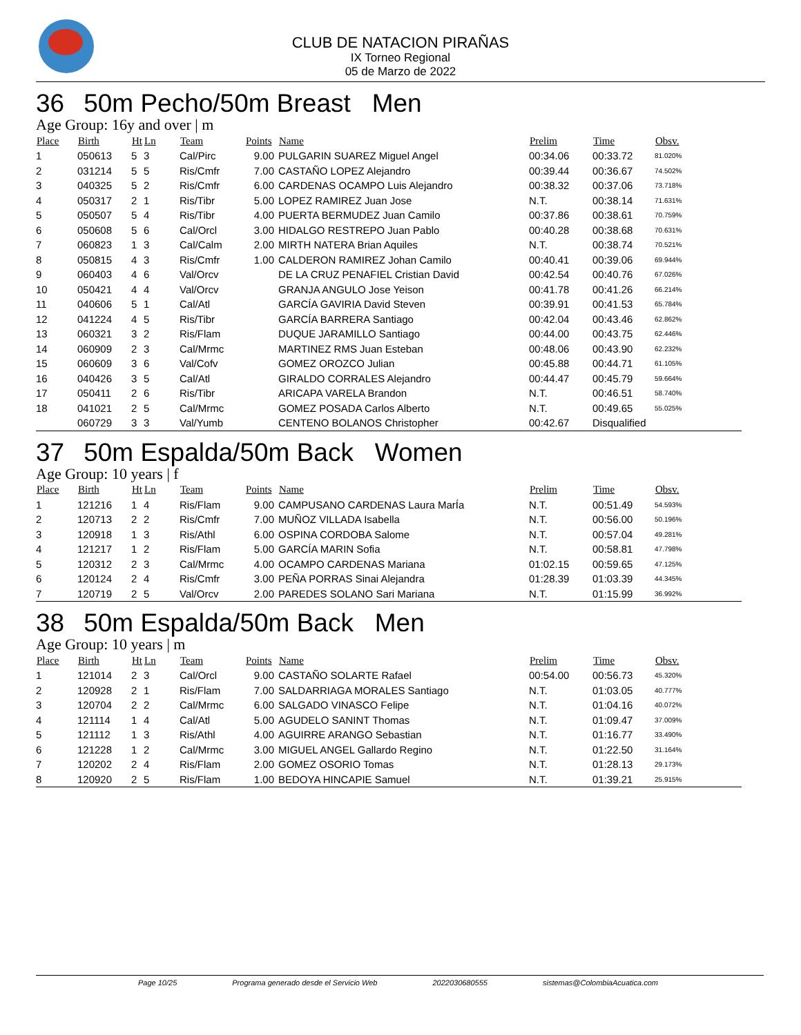CLUB DE NATACION PIRAÑAS
IX Torneo Regional
05 de Marzo de 2022
36 50m Pecho/50m Breast Men
Age Group: 16y and over | m
| Place | Birth | Ht | Ln | Team | Points | Name | Prelim | Time | Obsv. |
| --- | --- | --- | --- | --- | --- | --- | --- | --- | --- |
| 1 | 050613 | 5 | 3 | Cal/Pirc | 9.00 | PULGARIN SUAREZ Miguel Angel | 00:34.06 | 00:33.72 | 81.020% |
| 2 | 031214 | 5 | 5 | Ris/Cmfr | 7.00 | CASTAÑO LOPEZ Alejandro | 00:39.44 | 00:36.67 | 74.502% |
| 3 | 040325 | 5 | 2 | Ris/Cmfr | 6.00 | CARDENAS OCAMPO Luis Alejandro | 00:38.32 | 00:37.06 | 73.718% |
| 4 | 050317 | 2 | 1 | Ris/Tibr | 5.00 | LOPEZ RAMIREZ Juan Jose | N.T. | 00:38.14 | 71.631% |
| 5 | 050507 | 5 | 4 | Ris/Tibr | 4.00 | PUERTA BERMUDEZ Juan Camilo | 00:37.86 | 00:38.61 | 70.759% |
| 6 | 050608 | 5 | 6 | Cal/Orcl | 3.00 | HIDALGO RESTREPO Juan Pablo | 00:40.28 | 00:38.68 | 70.631% |
| 7 | 060823 | 1 | 3 | Cal/Calm | 2.00 | MIRTH NATERA Brian Aquiles | N.T. | 00:38.74 | 70.521% |
| 8 | 050815 | 4 | 3 | Ris/Cmfr | 1.00 | CALDERON RAMIREZ Johan Camilo | 00:40.41 | 00:39.06 | 69.944% |
| 9 | 060403 | 4 | 6 | Val/Orcv | | DE LA CRUZ PENAFIEL Cristian David | 00:42.54 | 00:40.76 | 67.026% |
| 10 | 050421 | 4 | 4 | Val/Orcv | | GRANJA ANGULO Jose Yeison | 00:41.78 | 00:41.26 | 66.214% |
| 11 | 040606 | 5 | 1 | Cal/Atl | | GARCÍA GAVIRIA David Steven | 00:39.91 | 00:41.53 | 65.784% |
| 12 | 041224 | 4 | 5 | Ris/Tibr | | GARCÍA BARRERA Santiago | 00:42.04 | 00:43.46 | 62.862% |
| 13 | 060321 | 3 | 2 | Ris/Flam | | DUQUE JARAMILLO Santiago | 00:44.00 | 00:43.75 | 62.446% |
| 14 | 060909 | 2 | 3 | Cal/Mrmc | | MARTINEZ RMS Juan Esteban | 00:48.06 | 00:43.90 | 62.232% |
| 15 | 060609 | 3 | 6 | Val/Cofv | | GOMEZ OROZCO Julian | 00:45.88 | 00:44.71 | 61.105% |
| 16 | 040426 | 3 | 5 | Cal/Atl | | GIRALDO CORRALES Alejandro | 00:44.47 | 00:45.79 | 59.664% |
| 17 | 050411 | 2 | 6 | Ris/Tibr | | ARICAPA VARELA Brandon | N.T. | 00:46.51 | 58.740% |
| 18 | 041021 | 2 | 5 | Cal/Mrmc | | GOMEZ POSADA Carlos Alberto | N.T. | 00:49.65 | 55.025% |
| | 060729 | 3 | 3 | Val/Yumb | | CENTENO BOLANOS Christopher | 00:42.67 | Disqualified | |
37 50m Espalda/50m Back Women
Age Group: 10 years | f
| Place | Birth | Ht | Ln | Team | Points | Name | Prelim | Time | Obsv. |
| --- | --- | --- | --- | --- | --- | --- | --- | --- | --- |
| 1 | 121216 | 1 | 4 | Ris/Flam | 9.00 | CAMPUSANO CARDENAS Laura MarÍa | N.T. | 00:51.49 | 54.593% |
| 2 | 120713 | 2 | 2 | Ris/Cmfr | 7.00 | MUÑOZ VILLADA Isabella | N.T. | 00:56.00 | 50.196% |
| 3 | 120918 | 1 | 3 | Ris/Athl | 6.00 | OSPINA CORDOBA Salome | N.T. | 00:57.04 | 49.281% |
| 4 | 121217 | 1 | 2 | Ris/Flam | 5.00 | GARCÍA MARIN Sofia | N.T. | 00:58.81 | 47.798% |
| 5 | 120312 | 2 | 3 | Cal/Mrmc | 4.00 | OCAMPO CARDENAS Mariana | 01:02.15 | 00:59.65 | 47.125% |
| 6 | 120124 | 2 | 4 | Ris/Cmfr | 3.00 | PEÑA PORRAS Sinai Alejandra | 01:28.39 | 01:03.39 | 44.345% |
| 7 | 120719 | 2 | 5 | Val/Orcv | 2.00 | PAREDES SOLANO Sari Mariana | N.T. | 01:15.99 | 36.992% |
38 50m Espalda/50m Back Men
Age Group: 10 years | m
| Place | Birth | Ht | Ln | Team | Points | Name | Prelim | Time | Obsv. |
| --- | --- | --- | --- | --- | --- | --- | --- | --- | --- |
| 1 | 121014 | 2 | 3 | Cal/Orcl | 9.00 | CASTAÑO SOLARTE Rafael | 00:54.00 | 00:56.73 | 45.320% |
| 2 | 120928 | 2 | 1 | Ris/Flam | 7.00 | SALDARRIAGA MORALES Santiago | N.T. | 01:03.05 | 40.777% |
| 3 | 120704 | 2 | 2 | Cal/Mrmc | 6.00 | SALGADO VINASCO Felipe | N.T. | 01:04.16 | 40.072% |
| 4 | 121114 | 1 | 4 | Cal/Atl | 5.00 | AGUDELO SANINT Thomas | N.T. | 01:09.47 | 37.009% |
| 5 | 121112 | 1 | 3 | Ris/Athl | 4.00 | AGUIRRE ARANGO Sebastian | N.T. | 01:16.77 | 33.490% |
| 6 | 121228 | 1 | 2 | Cal/Mrmc | 3.00 | MIGUEL ANGEL Gallardo Regino | N.T. | 01:22.50 | 31.164% |
| 7 | 120202 | 2 | 4 | Ris/Flam | 2.00 | GOMEZ OSORIO Tomas | N.T. | 01:28.13 | 29.173% |
| 8 | 120920 | 2 | 5 | Ris/Flam | 1.00 | BEDOYA HINCAPIE Samuel | N.T. | 01:39.21 | 25.915% |
Page 10/25 Programa generado desde el Servicio Web 2022030680555 sistemas@ColombiaAcuatica.com